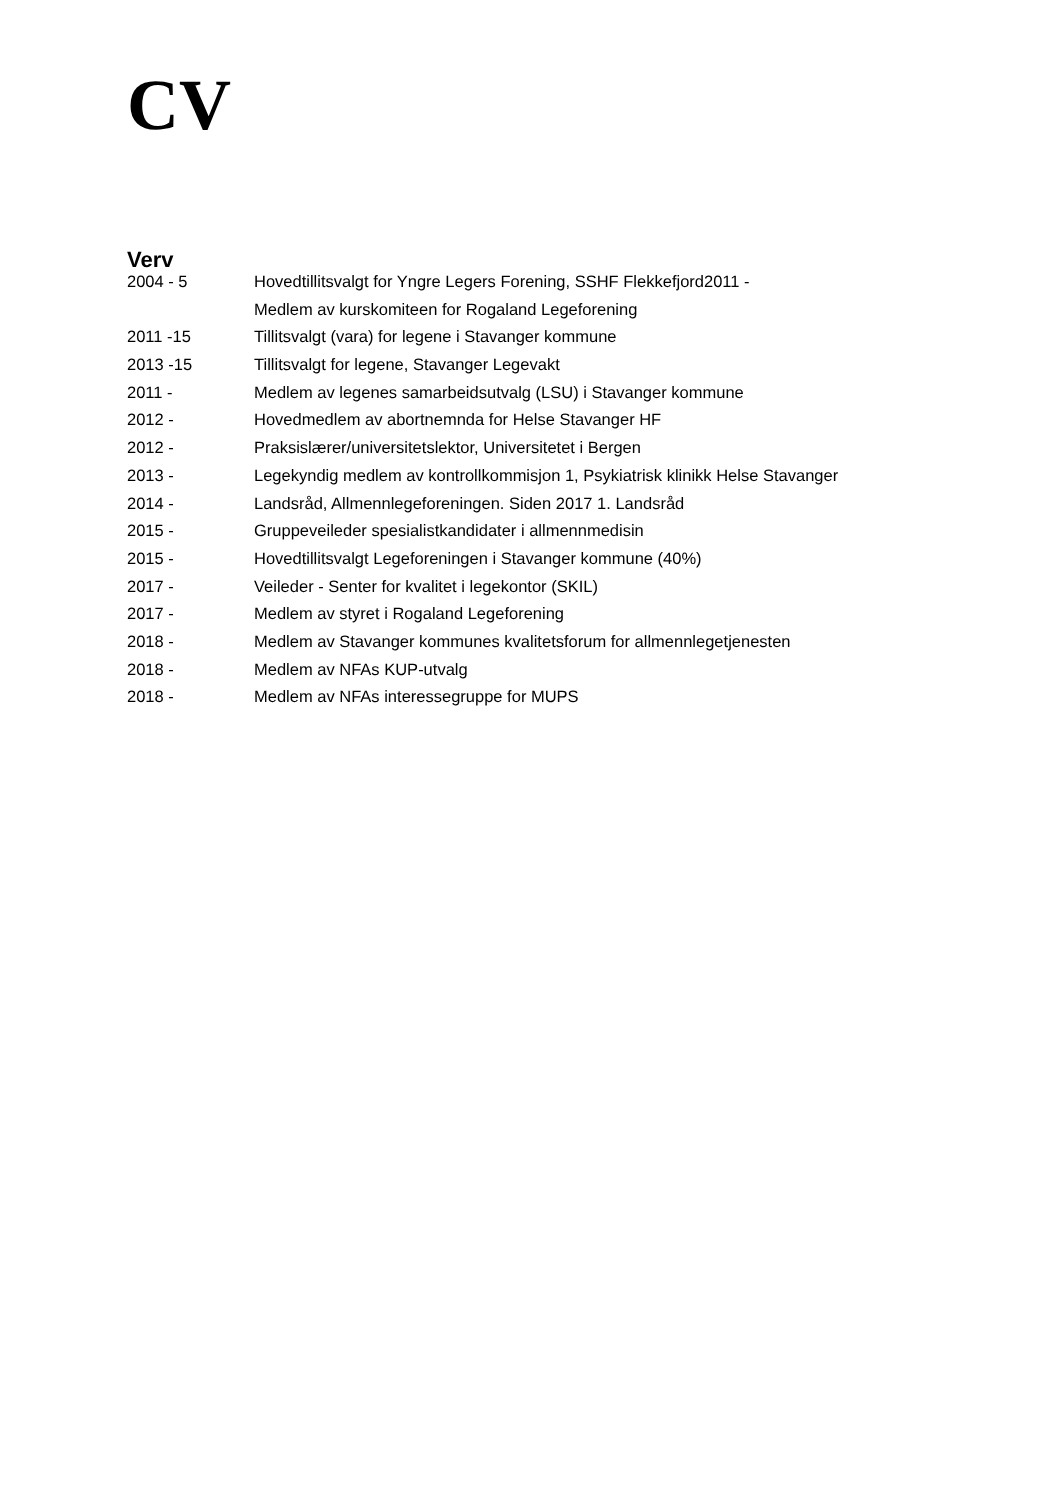CV
Verv
| 2004 - 5 | Hovedtillitsvalgt for Yngre Legers Forening, SSHF Flekkefjord2011 - |
| | Medlem av kurskomiteen for Rogaland Legeforening |
| 2011 -15 | Tillitsvalgt (vara) for legene i Stavanger kommune |
| 2013 -15 | Tillitsvalgt for legene, Stavanger Legevakt |
| 2011 - | Medlem av legenes samarbeidsutvalg (LSU) i Stavanger kommune |
| 2012 - | Hovedmedlem av abortnemnda for Helse Stavanger HF |
| 2012 - | Praksislærer/universitetslektor, Universitetet i Bergen |
| 2013 - | Legekyndig medlem av kontrollkommisjon 1, Psykiatrisk klinikk Helse Stavanger |
| 2014 - | Landsråd, Allmennlegeforeningen. Siden 2017 1. Landsråd |
| 2015 - | Gruppeveileder spesialistkandidater i allmennmedisin |
| 2015 - | Hovedtillitsvalgt Legeforeningen i Stavanger kommune (40%) |
| 2017 - | Veileder - Senter for kvalitet i legekontor (SKIL) |
| 2017 - | Medlem av styret i Rogaland Legeforening |
| 2018 - | Medlem av Stavanger kommunes kvalitetsforum for allmennlegetjenesten |
| 2018 - | Medlem av NFAs KUP-utvalg |
| 2018 - | Medlem av NFAs interessegruppe for MUPS |